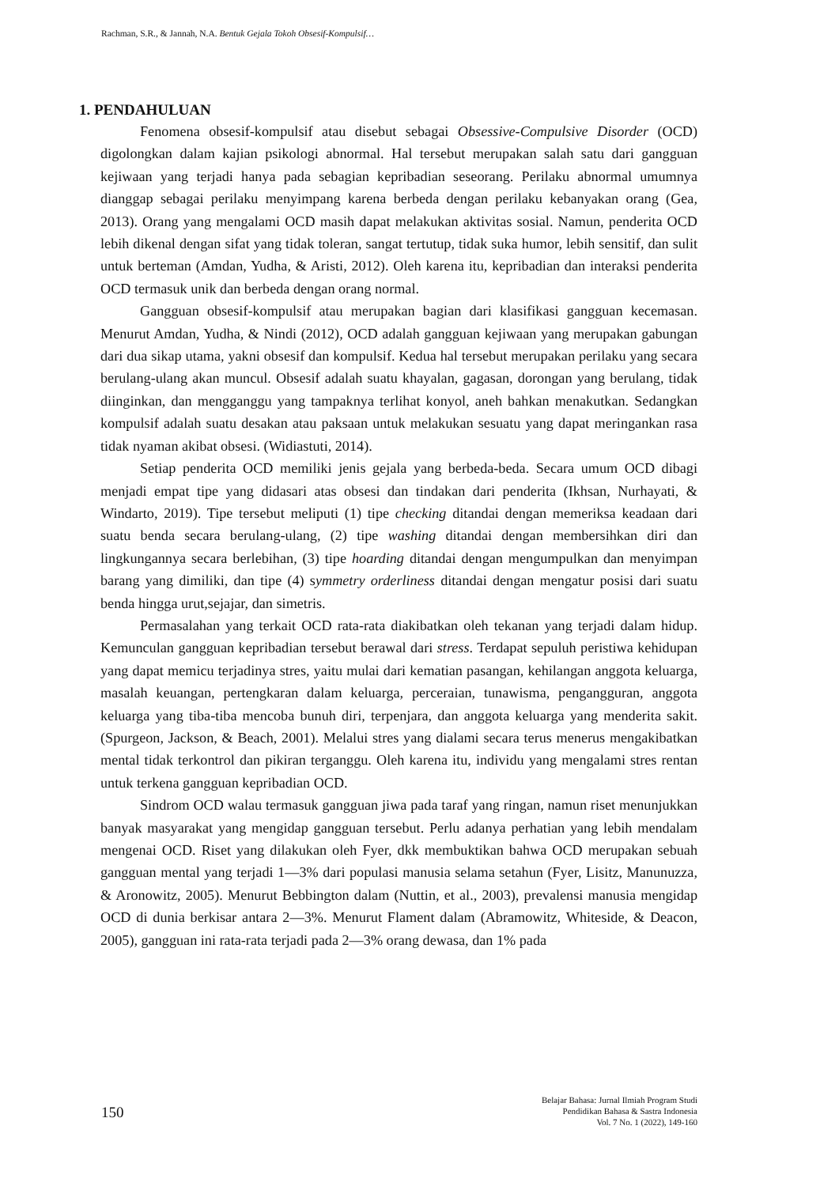Rachman, S.R., & Jannah, N.A. Bentuk Gejala Tokoh Obsesif-Kompulsif…
1. PENDAHULUAN
Fenomena obsesif-kompulsif atau disebut sebagai Obsessive-Compulsive Disorder (OCD) digolongkan dalam kajian psikologi abnormal. Hal tersebut merupakan salah satu dari gangguan kejiwaan yang terjadi hanya pada sebagian kepribadian seseorang. Perilaku abnormal umumnya dianggap sebagai perilaku menyimpang karena berbeda dengan perilaku kebanyakan orang (Gea, 2013). Orang yang mengalami OCD masih dapat melakukan aktivitas sosial. Namun, penderita OCD lebih dikenal dengan sifat yang tidak toleran, sangat tertutup, tidak suka humor, lebih sensitif, dan sulit untuk berteman (Amdan, Yudha, & Aristi, 2012). Oleh karena itu, kepribadian dan interaksi penderita OCD termasuk unik dan berbeda dengan orang normal.
Gangguan obsesif-kompulsif atau merupakan bagian dari klasifikasi gangguan kecemasan. Menurut Amdan, Yudha, & Nindi (2012), OCD adalah gangguan kejiwaan yang merupakan gabungan dari dua sikap utama, yakni obsesif dan kompulsif. Kedua hal tersebut merupakan perilaku yang secara berulang-ulang akan muncul. Obsesif adalah suatu khayalan, gagasan, dorongan yang berulang, tidak diinginkan, dan mengganggu yang tampaknya terlihat konyol, aneh bahkan menakutkan. Sedangkan kompulsif adalah suatu desakan atau paksaan untuk melakukan sesuatu yang dapat meringankan rasa tidak nyaman akibat obsesi. (Widiastuti, 2014).
Setiap penderita OCD memiliki jenis gejala yang berbeda-beda. Secara umum OCD dibagi menjadi empat tipe yang didasari atas obsesi dan tindakan dari penderita (Ikhsan, Nurhayati, & Windarto, 2019). Tipe tersebut meliputi (1) tipe checking ditandai dengan memeriksa keadaan dari suatu benda secara berulang-ulang, (2) tipe washing ditandai dengan membersihkan diri dan lingkungannya secara berlebihan, (3) tipe hoarding ditandai dengan mengumpulkan dan menyimpan barang yang dimiliki, dan tipe (4) symmetry orderliness ditandai dengan mengatur posisi dari suatu benda hingga urut,sejajar, dan simetris.
Permasalahan yang terkait OCD rata-rata diakibatkan oleh tekanan yang terjadi dalam hidup. Kemunculan gangguan kepribadian tersebut berawal dari stress. Terdapat sepuluh peristiwa kehidupan yang dapat memicu terjadinya stres, yaitu mulai dari kematian pasangan, kehilangan anggota keluarga, masalah keuangan, pertengkaran dalam keluarga, perceraian, tunawisma, pengangguran, anggota keluarga yang tiba-tiba mencoba bunuh diri, terpenjara, dan anggota keluarga yang menderita sakit. (Spurgeon, Jackson, & Beach, 2001). Melalui stres yang dialami secara terus menerus mengakibatkan mental tidak terkontrol dan pikiran terganggu. Oleh karena itu, individu yang mengalami stres rentan untuk terkena gangguan kepribadian OCD.
Sindrom OCD walau termasuk gangguan jiwa pada taraf yang ringan, namun riset menunjukkan banyak masyarakat yang mengidap gangguan tersebut. Perlu adanya perhatian yang lebih mendalam mengenai OCD. Riset yang dilakukan oleh Fyer, dkk membuktikan bahwa OCD merupakan sebuah gangguan mental yang terjadi 1—3% dari populasi manusia selama setahun (Fyer, Lisitz, Manunuzza, & Aronowitz, 2005). Menurut Bebbington dalam (Nuttin, et al., 2003), prevalensi manusia mengidap OCD di dunia berkisar antara 2—3%. Menurut Flament dalam (Abramowitz, Whiteside, & Deacon, 2005), gangguan ini rata-rata terjadi pada 2—3% orang dewasa, dan 1% pada
150
Belajar Bahasa: Jurnal Ilmiah Program Studi
Pendidikan Bahasa & Sastra Indonesia
Vol. 7 No. 1 (2022), 149-160